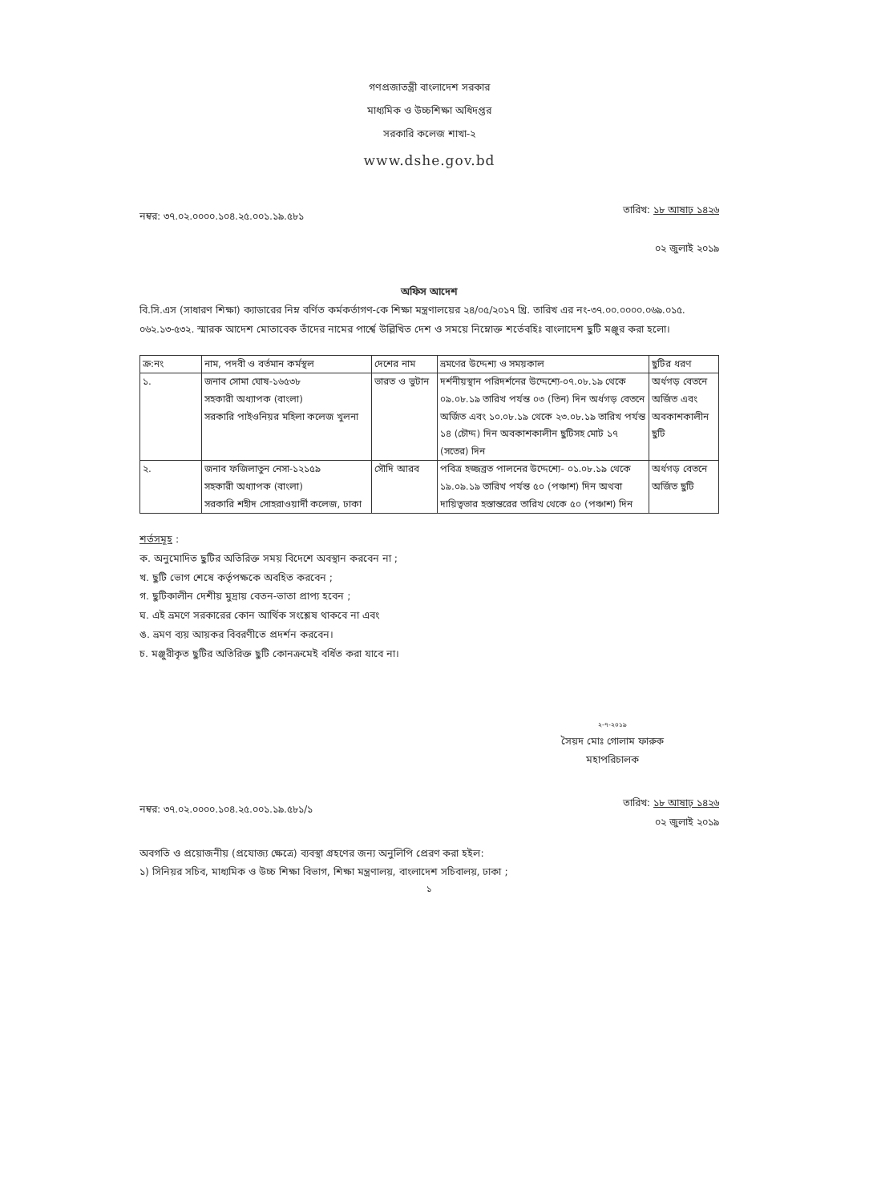গণপ্রজাতন্ত্রী বাংলাদেশ সরকার
মাধ্যমিক ও উচ্চশিক্ষা অধিদপ্তর
সরকারি কলেজ শাখা-২
www.dshe.gov.bd
নম্বর: ৩৭.০২.০০০০.১০৪.২৫.০০১.১৯.৫৮১ তারিখ: ১৮ আষাঢ় ১৪২৬
০২ জুলাই ২০১৯
অফিস আদেশ
বি.সি.এস (সাধারণ শিক্ষা) ক্যাডারের নিম্ন বর্ণিত কর্মকর্তাগণ-কে শিক্ষা মন্ত্রণালয়ের ২৪/০৫/২০১৭ খ্রি. তারিখ এর নং-৩৭.০০.০০০০.০৬৯.০১৫. ০৬২.১৩-৫৩২. স্মারক আদেশ মোতাবেক তাঁদের নামের পার্শ্বে উল্লিখিত দেশ ও সময়ে নিম্নোক্ত শর্তেবহিঃ বাংলাদেশ ছুটি মঞ্জুর করা হলো।
| ক্র:নং | নাম, পদবী ও বর্তমান কর্মস্থল | দেশের নাম | ভ্রমণের উদ্দেশ্য ও সময়কাল | ছুটির ধরণ |
| --- | --- | --- | --- | --- |
| ১. | জনাব সোমা ঘোষ-১৬৫৩৮ সহকারী অধ্যাপক (বাংলা) সরকারি পাইওনিয়র মহিলা কলেজ খুলনা | ভারত ও ভুটান | দর্শনীয়স্থান পরিদর্শনের উদ্দেশ্যে-০৭.০৮.১৯ থেকে ০৯.০৮.১৯ তারিখ পর্যন্ত ০৩ (তিন) দিন অর্ধগড় বেতনে অর্জিত এবং ১০.০৮.১৯ থেকে ২৩.০৮.১৯ তারিখ পর্যন্ত ১৪ (চৌদ্দ) দিন অবকাশকালীন ছুটিসহ মোট ১৭ (সতের) দিন | অর্ধগড় বেতনে অর্জিত এবং অবকাশকালীন ছুটি |
| ২. | জনাব ফজিলাতুন নেসা-১২১৫৯ সহকারী অধ্যাপক (বাংলা) সরকারি শহীদ সোহরাওয়ার্দী কলেজ, ঢাকা | সৌদি আরব | পবিত্র হজ্জব্রত পালনের উদ্দেশ্যে- ০১.০৮.১৯ থেকে ১৯.০৯.১৯ তারিখ পর্যন্ত ৫০ (পঞ্চাশ) দিন অথবা দায়িত্বভার হস্তান্তরের তারিখ থেকে ৫০ (পঞ্চাশ) দিন | অর্ধগড় বেতনে অর্জিত ছুটি |
শর্তসমূহ :
ক. অনুমোদিত ছুটির অতিরিক্ত সময় বিদেশে অবস্থান করবেন না ;
খ. ছুটি ভোগ শেষে কর্তৃপক্ষকে অবহিত করবেন ;
গ. ছুটিকালীন দেশীয় মুদ্রায় বেতন-ভাতা প্রাপ্য হবেন ;
ঘ. এই ভ্রমণে সরকারের কোন আর্থিক সংশ্লেষ থাকবে না এবং
ঙ. ভ্রমণ ব্যয় আয়কর বিবরণীতে প্রদর্শন করবেন।
চ. মঞ্জুরীকৃত ছুটির অতিরিক্ত ছুটি কোনক্রমেই বর্ধিত করা যাবে না।
২-৭-২০১৯
সৈয়দ মোঃ গোলাম ফারুক
মহাপরিচালক
নম্বর: ৩৭.০২.০০০০.১০৪.২৫.০০১.১৯.৫৮১/১ তারিখ: ১৮ আষাঢ় ১৪২৬
০২ জুলাই ২০১৯
অবগতি ও প্রয়োজনীয় (প্রযোজ্য ক্ষেত্রে) ব্যবস্থা গ্রহণের জন্য অনুলিপি প্রেরণ করা হইল:
১) সিনিয়র সচিব, মাধ্যমিক ও উচ্চ শিক্ষা বিভাগ, শিক্ষা মন্ত্রণালয়, বাংলাদেশ সচিবালয়, ঢাকা ;
১